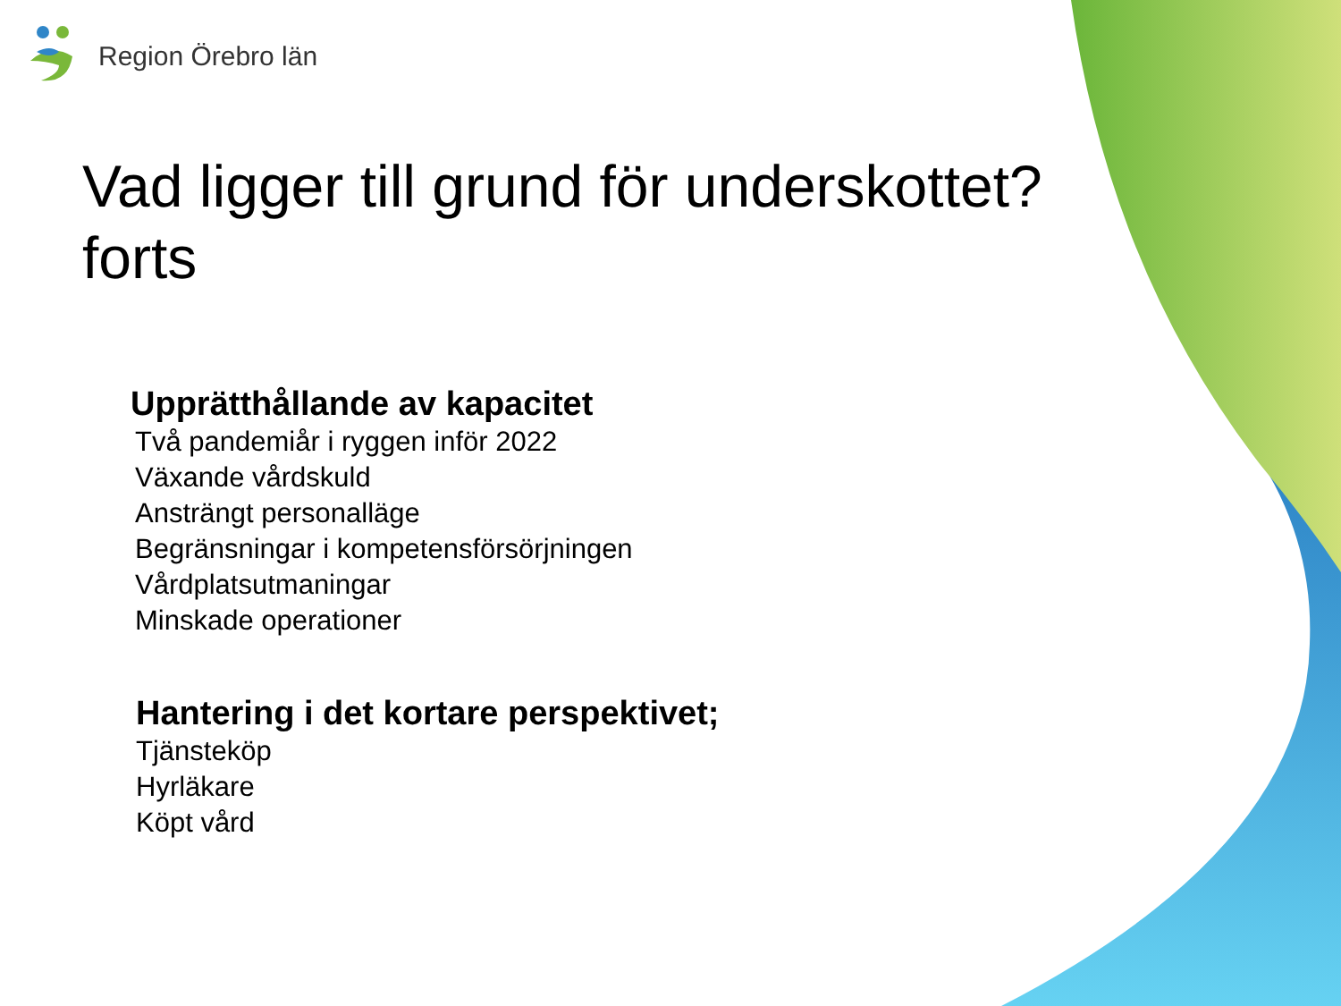Region Örebro län
Vad ligger till grund för underskottet? forts
Upprätthållande av kapacitet
Två pandemiår i ryggen inför 2022
Växande vårdskuld
Ansträngt personalläge
Begränsningar i kompetensförsörjningen
Vårdplatsutmaningar
Minskade operationer
Hantering i det kortare perspektivet;
Tjänsteköp
Hyrläkare
Köpt vård